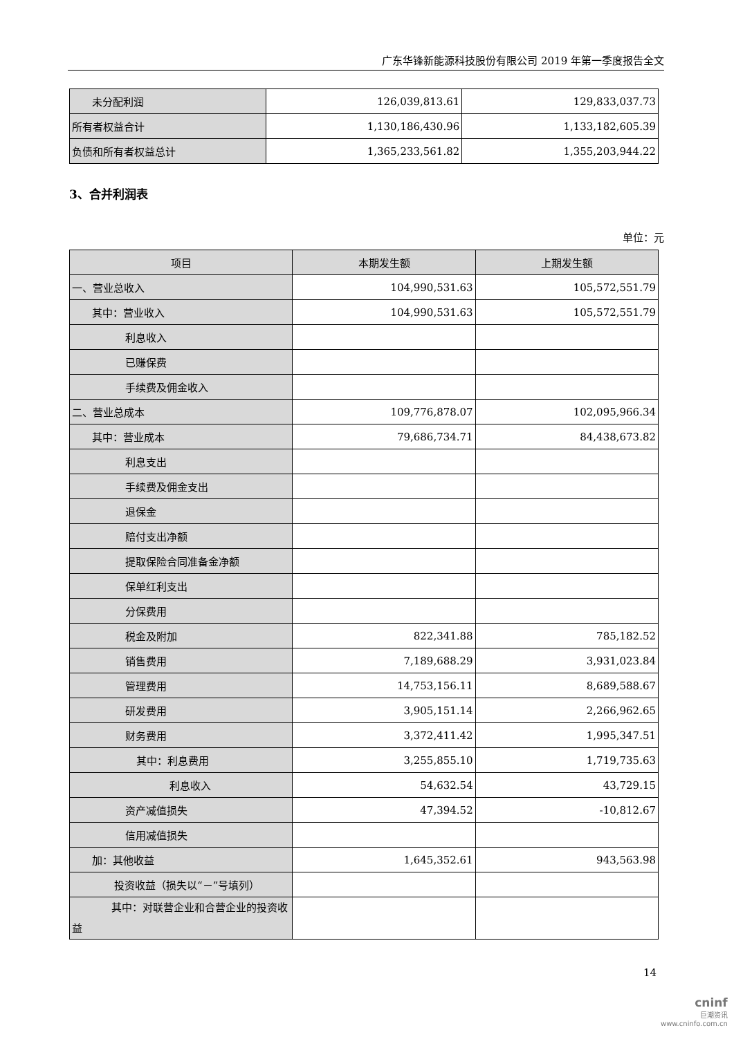广东华锋新能源科技股份有限公司 2019 年第一季度报告全文
| 未分配利润 | 126,039,813.61 | 129,833,037.73 |
| 所有者权益合计 | 1,130,186,430.96 | 1,133,182,605.39 |
| 负债和所有者权益总计 | 1,365,233,561.82 | 1,355,203,944.22 |
3、合并利润表
单位：元
| 项目 | 本期发生额 | 上期发生额 |
| --- | --- | --- |
| 一、营业总收入 | 104,990,531.63 | 105,572,551.79 |
| 其中：营业收入 | 104,990,531.63 | 105,572,551.79 |
| 利息收入 | | |
| 已赚保费 | | |
| 手续费及佣金收入 | | |
| 二、营业总成本 | 109,776,878.07 | 102,095,966.34 |
| 其中：营业成本 | 79,686,734.71 | 84,438,673.82 |
| 利息支出 | | |
| 手续费及佣金支出 | | |
| 退保金 | | |
| 赔付支出净额 | | |
| 提取保险合同准备金净额 | | |
| 保单红利支出 | | |
| 分保费用 | | |
| 税金及附加 | 822,341.88 | 785,182.52 |
| 销售费用 | 7,189,688.29 | 3,931,023.84 |
| 管理费用 | 14,753,156.11 | 8,689,588.67 |
| 研发费用 | 3,905,151.14 | 2,266,962.65 |
| 财务费用 | 3,372,411.42 | 1,995,347.51 |
| 其中：利息费用 | 3,255,855.10 | 1,719,735.63 |
| 利息收入 | 54,632.54 | 43,729.15 |
| 资产减值损失 | 47,394.52 | -10,812.67 |
| 信用减值损失 | | |
| 加：其他收益 | 1,645,352.61 | 943,563.98 |
| 投资收益（损失以“－”号填列） | | |
| 其中：对联营企业和合营企业的投资收益 | | |
14
cninf
巨潮资讯
www.cninfo.com.cn